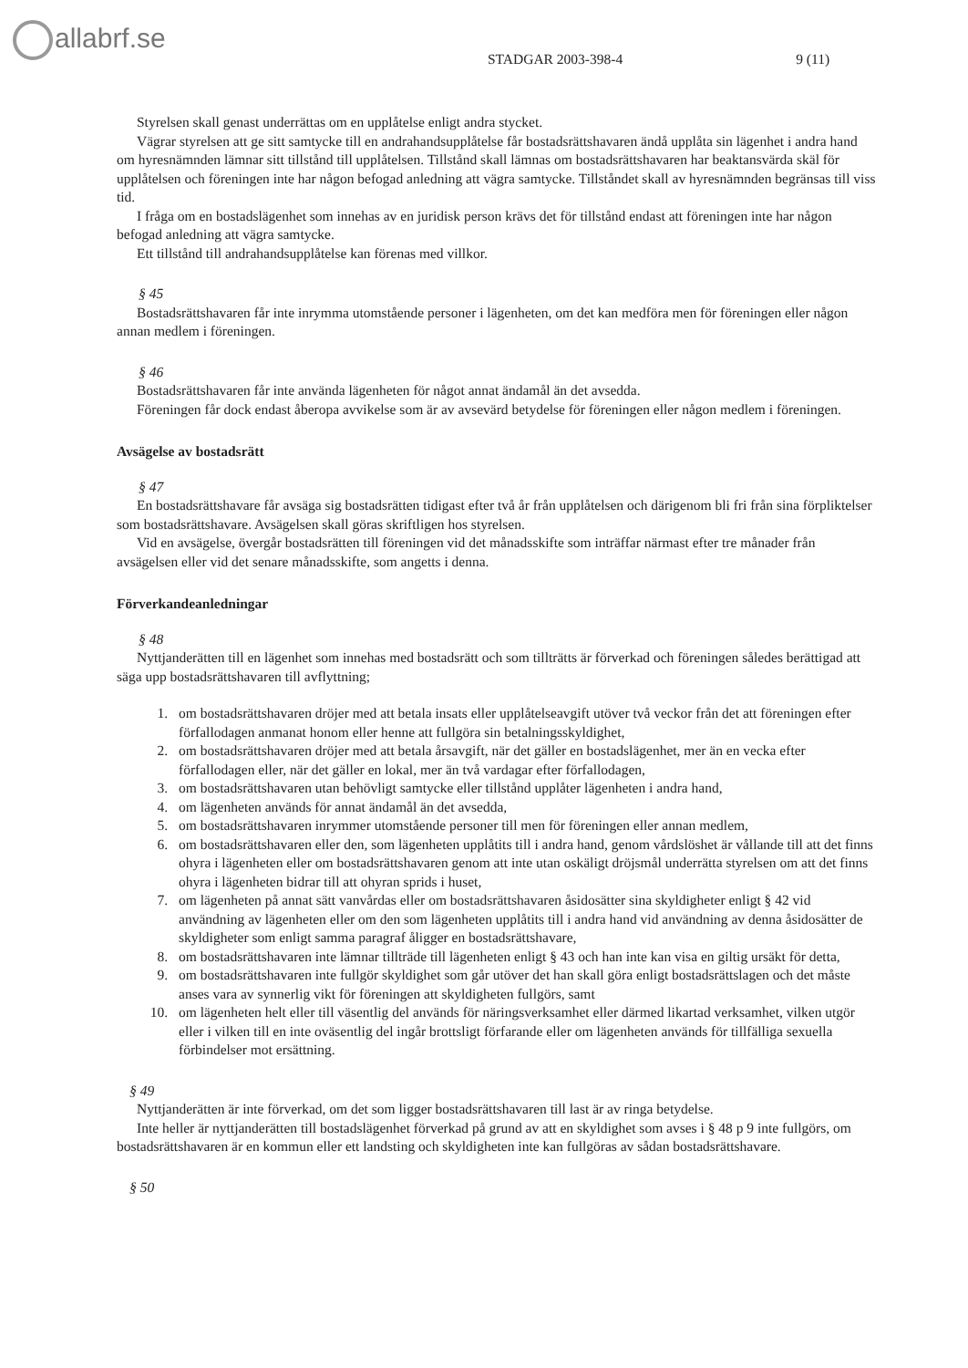allabrf.se
STADGAR 2003-398-4 9 (11)
Styrelsen skall genast underrättas om en upplåtelse enligt andra stycket.
Vägrar styrelsen att ge sitt samtycke till en andrahandsupplåtelse får bostadsrättshavaren ändå upplåta sin lägenhet i andra hand om hyresnämnden lämnar sitt tillstånd till upplåtelsen. Tillstånd skall lämnas om bostadsrättshavaren har beaktansvärda skäl för upplåtelsen och föreningen inte har någon befogad anledning att vägra samtycke. Tillståndet skall av hyresnämnden begränsas till viss tid.
I fråga om en bostadslägenhet som innehas av en juridisk person krävs det för tillstånd endast att föreningen inte har någon befogad anledning att vägra samtycke.
Ett tillstånd till andrahandsupplåtelse kan förenas med villkor.
§ 45
Bostadsrättshavaren får inte inrymma utomstående personer i lägenheten, om det kan medföra men för föreningen eller någon annan medlem i föreningen.
§ 46
Bostadsrättshavaren får inte använda lägenheten för något annat ändamål än det avsedda.
Föreningen får dock endast åberopa avvikelse som är av avsevärd betydelse för föreningen eller någon medlem i föreningen.
Avsägelse av bostadsrätt
§ 47
En bostadsrättshavare får avsäga sig bostadsrätten tidigast efter två år från upplåtelsen och därigenom bli fri från sina förpliktelser som bostadsrättshavare. Avsägelsen skall göras skriftligen hos styrelsen.
Vid en avsägelse, övergår bostadsrätten till föreningen vid det månadsskifte som inträffar närmast efter tre månader från avsägelsen eller vid det senare månadsskifte, som angetts i denna.
Förverkandeanledningar
§ 48
Nyttjanderätten till en lägenhet som innehas med bostadsrätt och som tillträtts är förverkad och föreningen således berättigad att säga upp bostadsrättshavaren till avflyttning;
1. om bostadsrättshavaren dröjer med att betala insats eller upplåtelseavgift utöver två veckor från det att föreningen efter förfallodagen anmanat honom eller henne att fullgöra sin betalningsskyldighet,
2. om bostadsrättshavaren dröjer med att betala årsavgift, när det gäller en bostadslägenhet, mer än en vecka efter förfallodagen eller, när det gäller en lokal, mer än två vardagar efter förfallodagen,
3. om bostadsrättshavaren utan behövligt samtycke eller tillstånd upplåter lägenheten i andra hand,
4. om lägenheten används för annat ändamål än det avsedda,
5. om bostadsrättshavaren inrymmer utomstående personer till men för föreningen eller annan medlem,
6. om bostadsrättshavaren eller den, som lägenheten upplåtits till i andra hand, genom vårdslöshet är vållande till att det finns ohyra i lägenheten eller om bostadsrättshavaren genom att inte utan oskäligt dröjsmål underrätta styrelsen om att det finns ohyra i lägenheten bidrar till att ohyran sprids i huset,
7. om lägenheten på annat sätt vanvårdas eller om bostadsrättshavaren åsidosätter sina skyldigheter enligt § 42 vid användning av lägenheten eller om den som lägenheten upplåtits till i andra hand vid användning av denna åsidosätter de skyldigheter som enligt samma paragraf åligger en bostadsrättshavare,
8. om bostadsrättshavaren inte lämnar tillträde till lägenheten enligt § 43 och han inte kan visa en giltig ursäkt för detta,
9. om bostadsrättshavaren inte fullgör skyldighet som går utöver det han skall göra enligt bostadsrättslagen och det måste anses vara av synnerlig vikt för föreningen att skyldigheten fullgörs, samt
10. om lägenheten helt eller till väsentlig del används för näringsverksamhet eller därmed likartad verksamhet, vilken utgör eller i vilken till en inte oväsentlig del ingår brottsligt förfarande eller om lägenheten används för tillfälliga sexuella förbindelser mot ersättning.
§ 49
Nyttjanderätten är inte förverkad, om det som ligger bostadsrättshavaren till last är av ringa betydelse.
Inte heller är nyttjanderätten till bostadslägenhet förverkad på grund av att en skyldighet som avses i § 48 p 9 inte fullgörs, om bostadsrättshavaren är en kommun eller ett landsting och skyldigheten inte kan fullgöras av sådan bostadsrättshavare.
§ 50